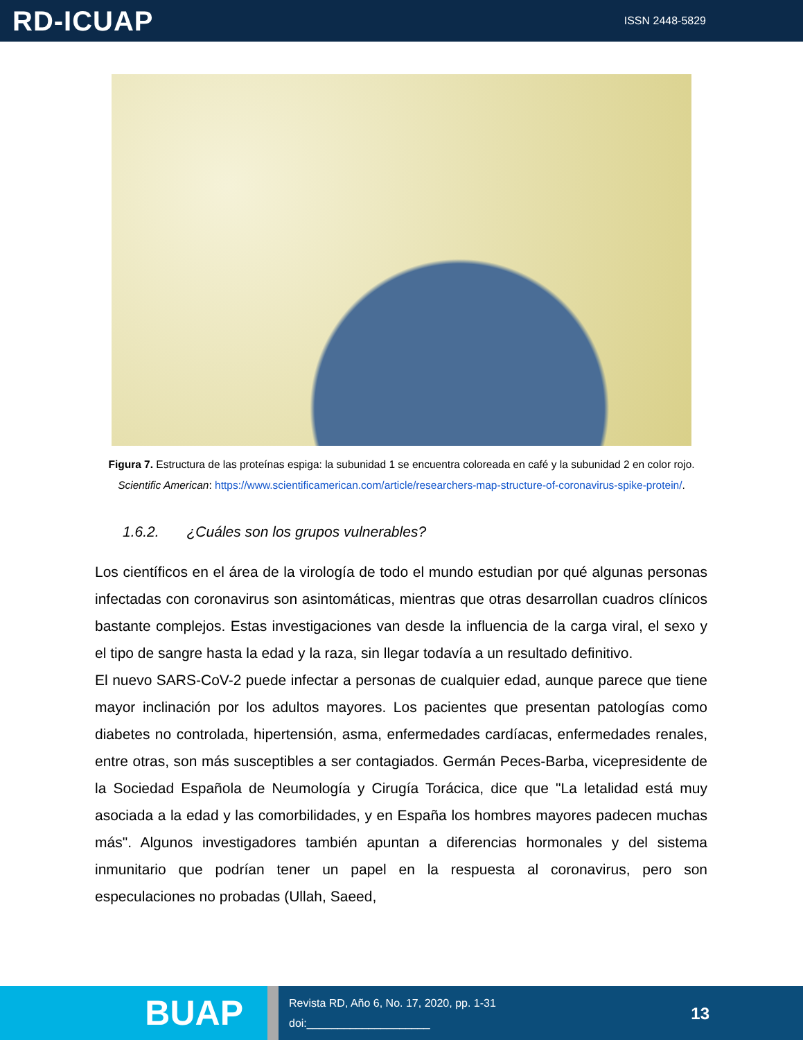RD-ICUAP
ISSN 2448-5829
Figura 7. Estructura de las proteínas espiga: la subunidad 1 se encuentra coloreada en café y la subunidad 2 en color rojo. Scientific American: https://www.scientificamerican.com/article/researchers-map-structure-of-coronavirus-spike-protein/.
1.6.2. ¿Cuáles son los grupos vulnerables?
Los científicos en el área de la virología de todo el mundo estudian por qué algunas personas infectadas con coronavirus son asintomáticas, mientras que otras desarrollan cuadros clínicos bastante complejos. Estas investigaciones van desde la influencia de la carga viral, el sexo y el tipo de sangre hasta la edad y la raza, sin llegar todavía a un resultado definitivo.
El nuevo SARS-CoV-2 puede infectar a personas de cualquier edad, aunque parece que tiene mayor inclinación por los adultos mayores. Los pacientes que presentan patologías como diabetes no controlada, hipertensión, asma, enfermedades cardíacas, enfermedades renales, entre otras, son más susceptibles a ser contagiados. Germán Peces-Barba, vicepresidente de la Sociedad Española de Neumología y Cirugía Torácica, dice que "La letalidad está muy asociada a la edad y las comorbilidades, y en España los hombres mayores padecen muchas más". Algunos investigadores también apuntan a diferencias hormonales y del sistema inmunitario que podrían tener un papel en la respuesta al coronavirus, pero son especulaciones no probadas (Ullah, Saeed,
BUAP
Revista RD, Año 6, No. 17, 2020, pp. 1-31
doi:____________________
13